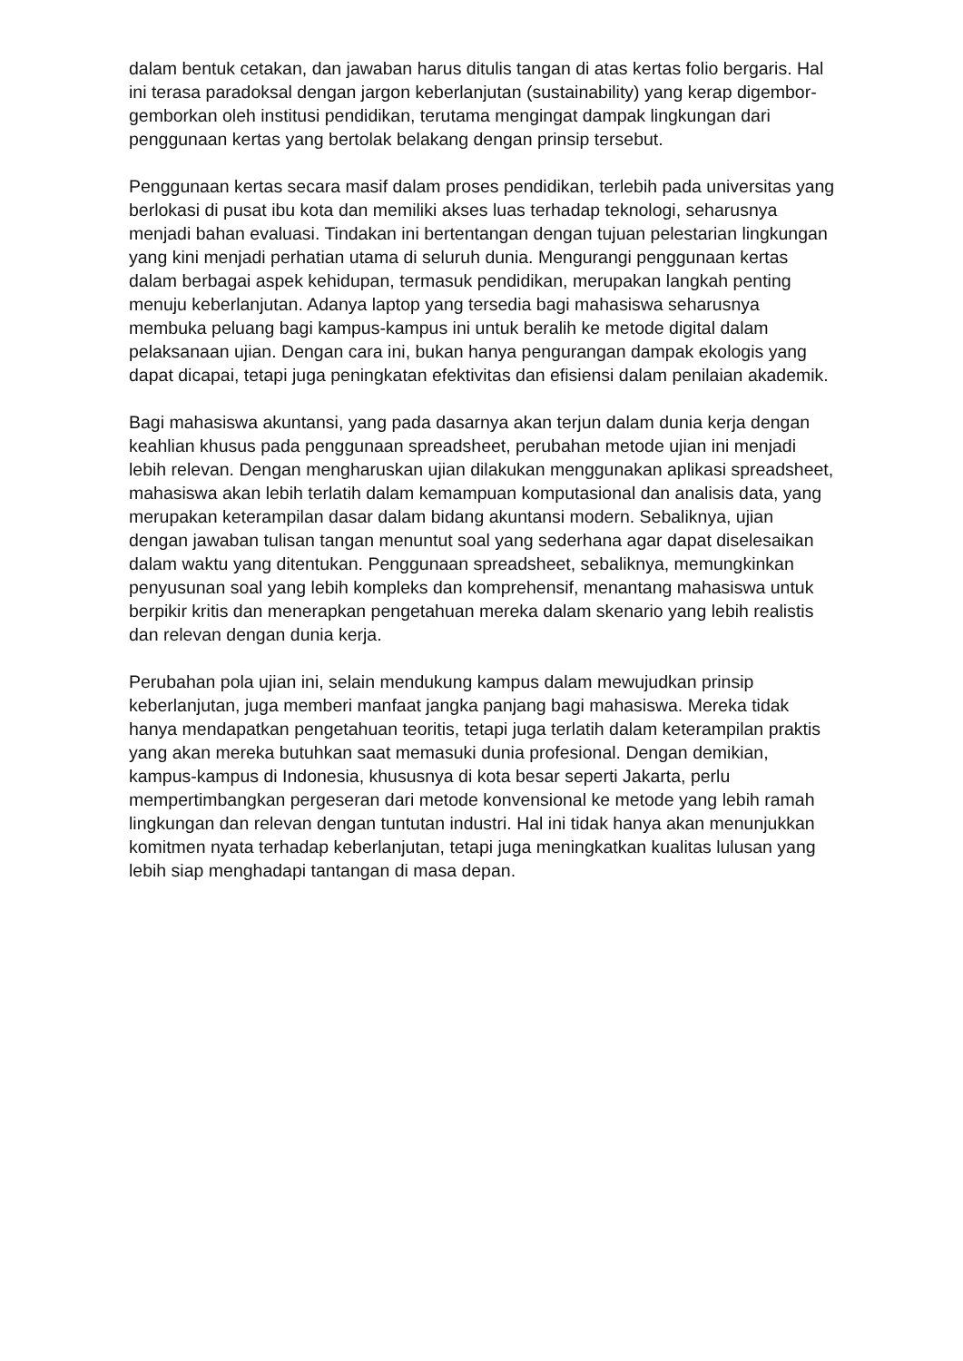dalam bentuk cetakan, dan jawaban harus ditulis tangan di atas kertas folio bergaris. Hal ini terasa paradoksal dengan jargon keberlanjutan (sustainability) yang kerap digembor-gemborkan oleh institusi pendidikan, terutama mengingat dampak lingkungan dari penggunaan kertas yang bertolak belakang dengan prinsip tersebut.
Penggunaan kertas secara masif dalam proses pendidikan, terlebih pada universitas yang berlokasi di pusat ibu kota dan memiliki akses luas terhadap teknologi, seharusnya menjadi bahan evaluasi. Tindakan ini bertentangan dengan tujuan pelestarian lingkungan yang kini menjadi perhatian utama di seluruh dunia. Mengurangi penggunaan kertas dalam berbagai aspek kehidupan, termasuk pendidikan, merupakan langkah penting menuju keberlanjutan. Adanya laptop yang tersedia bagi mahasiswa seharusnya membuka peluang bagi kampus-kampus ini untuk beralih ke metode digital dalam pelaksanaan ujian. Dengan cara ini, bukan hanya pengurangan dampak ekologis yang dapat dicapai, tetapi juga peningkatan efektivitas dan efisiensi dalam penilaian akademik.
Bagi mahasiswa akuntansi, yang pada dasarnya akan terjun dalam dunia kerja dengan keahlian khusus pada penggunaan spreadsheet, perubahan metode ujian ini menjadi lebih relevan. Dengan mengharuskan ujian dilakukan menggunakan aplikasi spreadsheet, mahasiswa akan lebih terlatih dalam kemampuan komputasional dan analisis data, yang merupakan keterampilan dasar dalam bidang akuntansi modern. Sebaliknya, ujian dengan jawaban tulisan tangan menuntut soal yang sederhana agar dapat diselesaikan dalam waktu yang ditentukan. Penggunaan spreadsheet, sebaliknya, memungkinkan penyusunan soal yang lebih kompleks dan komprehensif, menantang mahasiswa untuk berpikir kritis dan menerapkan pengetahuan mereka dalam skenario yang lebih realistis dan relevan dengan dunia kerja.
Perubahan pola ujian ini, selain mendukung kampus dalam mewujudkan prinsip keberlanjutan, juga memberi manfaat jangka panjang bagi mahasiswa. Mereka tidak hanya mendapatkan pengetahuan teoritis, tetapi juga terlatih dalam keterampilan praktis yang akan mereka butuhkan saat memasuki dunia profesional. Dengan demikian, kampus-kampus di Indonesia, khususnya di kota besar seperti Jakarta, perlu mempertimbangkan pergeseran dari metode konvensional ke metode yang lebih ramah lingkungan dan relevan dengan tuntutan industri. Hal ini tidak hanya akan menunjukkan komitmen nyata terhadap keberlanjutan, tetapi juga meningkatkan kualitas lulusan yang lebih siap menghadapi tantangan di masa depan.